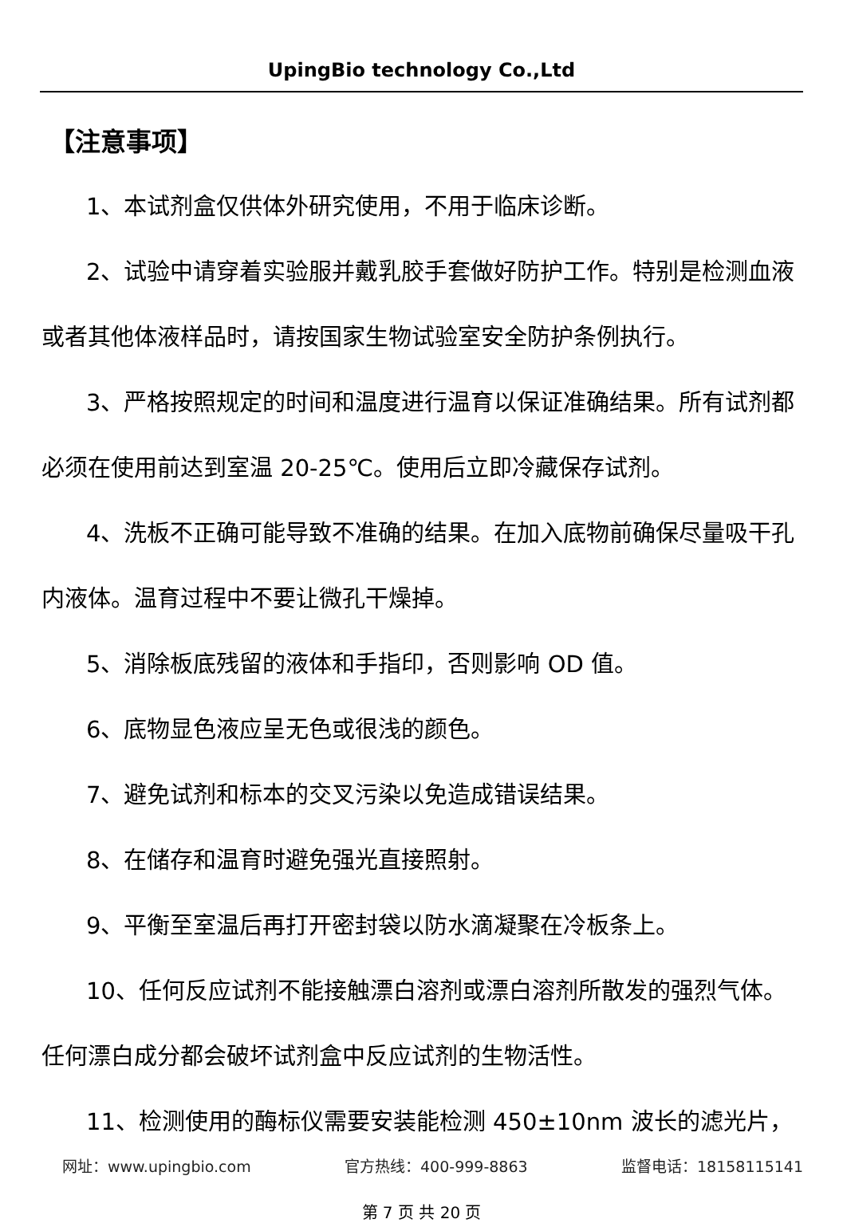UpingBio technology Co.,Ltd
【注意事项】
1、本试剂盒仅供体外研究使用，不用于临床诊断。
2、试验中请穿着实验服并戴乳胶手套做好防护工作。特别是检测血液或者其他体液样品时，请按国家生物试验室安全防护条例执行。
3、严格按照规定的时间和温度进行温育以保证准确结果。所有试剂都必须在使用前达到室温 20-25℃。使用后立即冷藏保存试剂。
4、洗板不正确可能导致不准确的结果。在加入底物前确保尽量吸干孔内液体。温育过程中不要让微孔干燥掉。
5、消除板底残留的液体和手指印，否则影响 OD 值。
6、底物显色液应呈无色或很浅的颜色。
7、避免试剂和标本的交叉污染以免造成错误结果。
8、在储存和温育时避免强光直接照射。
9、平衡至室温后再打开密封袋以防水滴凝聚在冷板条上。
10、任何反应试剂不能接触漂白溶剂或漂白溶剂所散发的强烈气体。任何漂白成分都会破坏试剂盒中反应试剂的生物活性。
11、检测使用的酶标仪需要安装能检测 450±10nm 波长的滤光片，
网址：www.upingbio.com 官方热线：400-999-8863 监督电话：18158115141
第 7 页 共 20 页